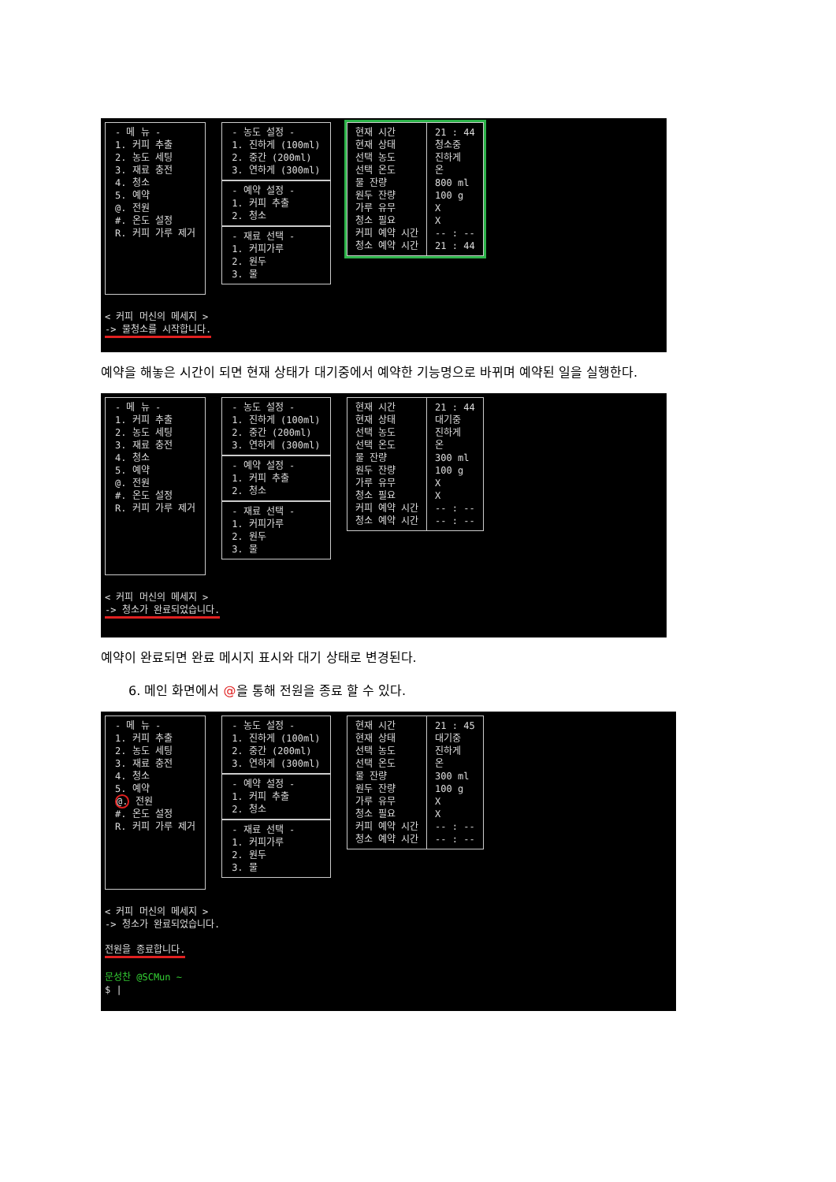- 메 뉴 -
1. 커피 추출
2. 농도 세팅
3. 재료 충전
4. 청소
5. 예약
@. 전원
#. 온도 설정
R. 커피 가루 제거
- 농도 설정 -
1. 진하게 (100ml)
2. 중간 (200ml)
3. 연하게 (300ml)
- 예약 설정 -
1. 커피 추출
2. 청소
- 재료 선택 -
1. 커피가루
2. 원두
3. 물
현재 시간
현재 상태
선택 농도
선택 온도
물 잔량
원두 잔량
가루 유무
청소 필요
커피 예약 시간
청소 예약 시간
21 : 44
청소중
진하게
온
800 ml
100 g
X
X
-- : --
21 : 44
< 커피 머신의 메세지 >
-> 물청소를 시작합니다.
예약을 해놓은 시간이 되면 현재 상태가 대기중에서 예약한 기능명으로 바뀌며 예약된 일을 실행한다.
- 메 뉴 -
1. 커피 추출
2. 농도 세팅
3. 재료 충전
4. 청소
5. 예약
@. 전원
#. 온도 설정
R. 커피 가루 제거
- 농도 설정 -
1. 진하게 (100ml)
2. 중간 (200ml)
3. 연하게 (300ml)
- 예약 설정 -
1. 커피 추출
2. 청소
- 재료 선택 -
1. 커피가루
2. 원두
3. 물
현재 시간
현재 상태
선택 농도
선택 온도
물 잔량
원두 잔량
가루 유무
청소 필요
커피 예약 시간
청소 예약 시간
21 : 44
대기중
진하게
온
300 ml
100 g
X
X
-- : --
-- : --
< 커피 머신의 메세지 >
-> 청소가 완료되었습니다.
예약이 완료되면 완료 메시지 표시와 대기 상태로 변경된다.
6. 메인 화면에서 @을 통해 전원을 종료 할 수 있다.
- 메 뉴 -
1. 커피 추출
2. 농도 세팅
3. 재료 충전
4. 청소
5. 예약
@. 전원
#. 온도 설정
R. 커피 가루 제거
- 농도 설정 -
1. 진하게 (100ml)
2. 중간 (200ml)
3. 연하게 (300ml)
- 예약 설정 -
1. 커피 추출
2. 청소
- 재료 선택 -
1. 커피가루
2. 원두
3. 물
현재 시간
현재 상태
선택 농도
선택 온도
물 잔량
원두 잔량
가루 유무
청소 필요
커피 예약 시간
청소 예약 시간
21 : 45
대기중
진하게
온
300 ml
100 g
X
X
-- : --
-- : --
< 커피 머신의 메세지 >
-> 청소가 완료되었습니다.
전원을 종료합니다.
문성찬 @SCMun ~
$ |